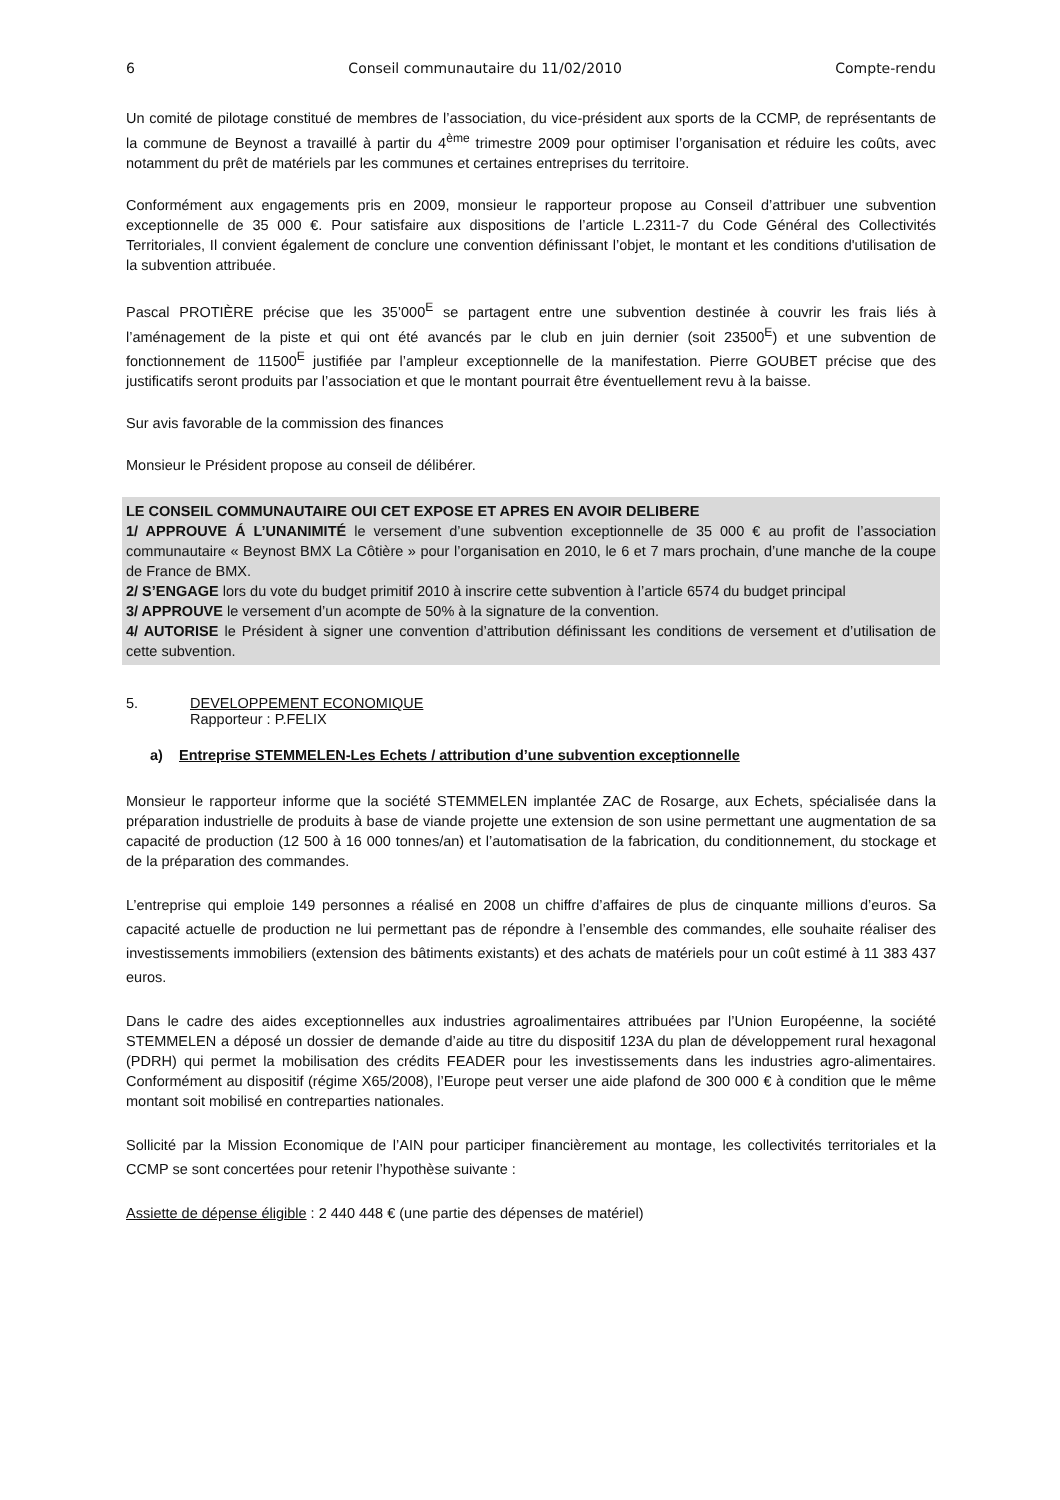6 Conseil communautaire du 11/02/2010 Compte-rendu
Un comité de pilotage constitué de membres de l’association, du vice-président aux sports de la CCMP, de représentants de la commune de Beynost a travaillé à partir du 4<sup>ème</sup> trimestre 2009 pour optimiser l’organisation et réduire les coûts, avec notamment du prêt de matériels par les communes et certaines entreprises du territoire.
Conformément aux engagements pris en 2009, monsieur le rapporteur propose au Conseil d’attribuer une subvention exceptionnelle de 35 000 €. Pour satisfaire aux dispositions de l’article L.2311-7 du Code Général des Collectivités Territoriales, Il convient également de conclure une convention définissant l’objet, le montant et les conditions d'utilisation de la subvention attribuée.
Pascal PROTIÈRE précise que les 35’000<sup>E</sup> se partagent entre une subvention destinée à couvrir les frais liés à l’aménagement de la piste et qui ont été avancés par le club en juin dernier (soit 23500<sup>E</sup>) et une subvention de fonctionnement de 11500<sup>E</sup> justifiée par l’ampleur exceptionnelle de la manifestation. Pierre GOUBET précise que des justificatifs seront produits par l’association et que le montant pourrait être éventuellement revu à la baisse.
Sur avis favorable de la commission des finances
Monsieur le Président propose au conseil de délibérer.
LE CONSEIL COMMUNAUTAIRE OUI CET EXPOSE ET APRES EN AVOIR DELIBERE
1/ APPROUVE Á L’UNANIMITÉ le versement d’une subvention exceptionnelle de 35 000 € au profit de l’association communautaire « Beynost BMX La Côtière » pour l’organisation en 2010, le 6 et 7 mars prochain, d’une manche de la coupe de France de BMX.
2/ S’ENGAGE lors du vote du budget primitif 2010 à inscrire cette subvention à l’article 6574 du budget principal
3/ APPROUVE le versement d’un acompte de 50% à la signature de la convention.
4/ AUTORISE le Président à signer une convention d’attribution définissant les conditions de versement et d’utilisation de cette subvention.
5. DEVELOPPEMENT ECONOMIQUE
Rapporteur : P.FELIX
a) Entreprise STEMMELEN-Les Echets / attribution d’une subvention exceptionnelle
Monsieur le rapporteur informe que la société STEMMELEN implantée ZAC de Rosarge, aux Echets, spécialisée dans la préparation industrielle de produits à base de viande projette une extension de son usine permettant une augmentation de sa capacité de production (12 500 à 16 000 tonnes/an) et l’automatisation de la fabrication, du conditionnement, du stockage et de la préparation des commandes.
L’entreprise qui emploie 149 personnes a réalisé en 2008 un chiffre d’affaires de plus de cinquante millions d’euros. Sa capacité actuelle de production ne lui permettant pas de répondre à l’ensemble des commandes, elle souhaite réaliser des investissements immobiliers (extension des bâtiments existants) et des achats de matériels pour un coût estimé à 11 383 437 euros.
Dans le cadre des aides exceptionnelles aux industries agroalimentaires attribuées par l’Union Européenne, la société STEMMELEN a déposé un dossier de demande d’aide au titre du dispositif 123A du plan de développement rural hexagonal (PDRH) qui permet la mobilisation des crédits FEADER pour les investissements dans les industries agro-alimentaires. Conformément au dispositif (régime X65/2008), l’Europe peut verser une aide plafond de 300 000 € à condition que le même montant soit mobilisé en contreparties nationales.
Sollicité par la Mission Economique de l’AIN pour participer financièrement au montage, les collectivités territoriales et la CCMP se sont concertées pour retenir l’hypothèse suivante :
Assiette de dépense éligible : 2 440 448 € (une partie des dépenses de matériel)